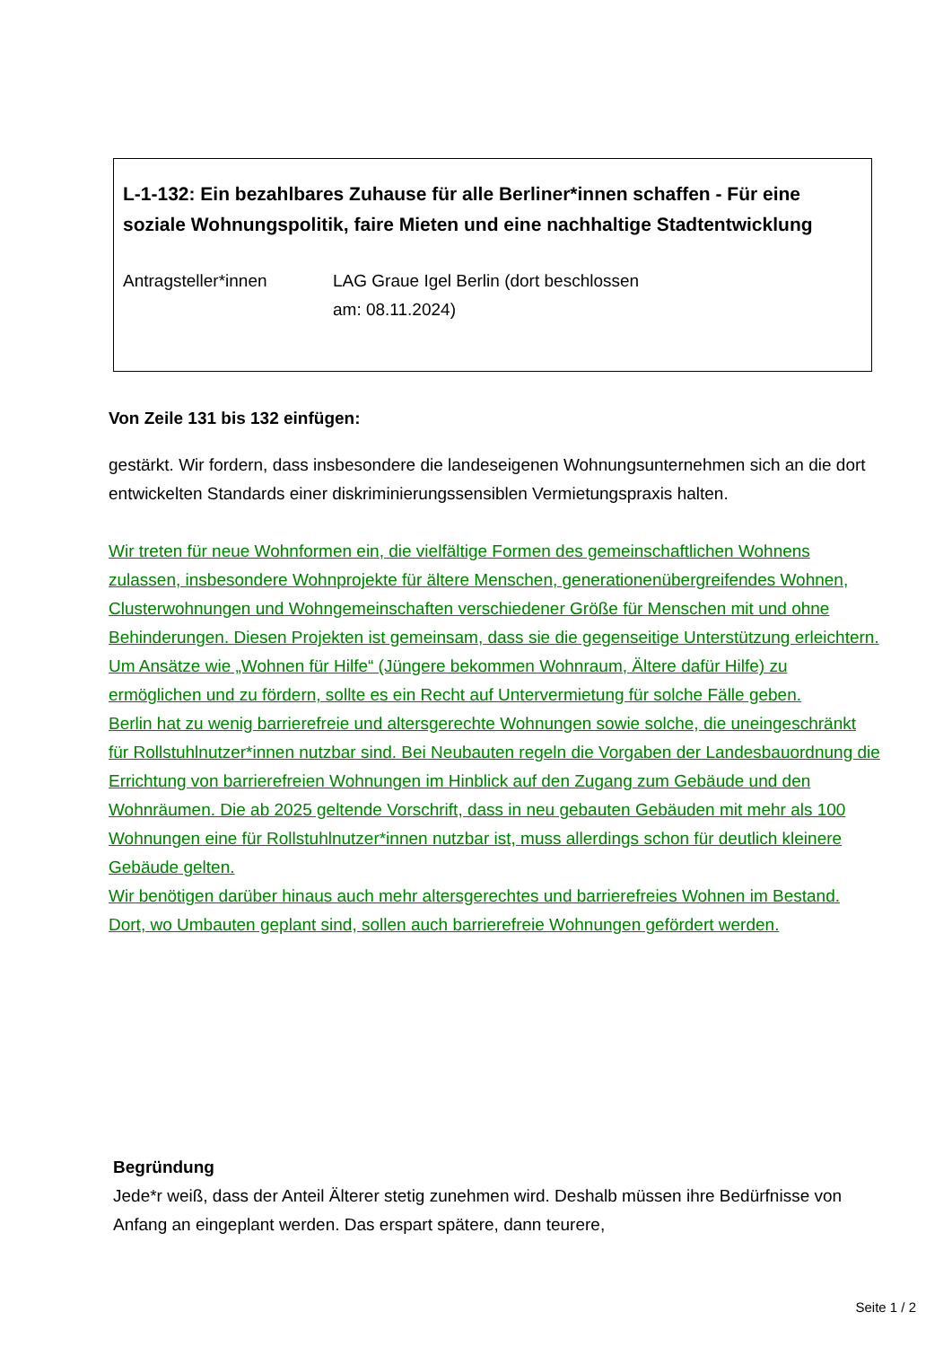L-1-132: Ein bezahlbares Zuhause für alle Berliner*innen schaffen - Für eine soziale Wohnungspolitik, faire Mieten und eine nachhaltige Stadtentwicklung
Antragsteller*innen LAG Graue Igel Berlin (dort beschlossen
am: 08.11.2024)
Von Zeile 131 bis 132 einfügen:
gestärkt. Wir fordern, dass insbesondere die landeseigenen Wohnungsunternehmen sich an die dort entwickelten Standards einer diskriminierungssensiblen Vermietungspraxis halten.
Wir treten für neue Wohnformen ein, die vielfältige Formen des gemeinschaftlichen Wohnens zulassen, insbesondere Wohnprojekte für ältere Menschen, generationenübergreifendes Wohnen, Clusterwohnungen und Wohngemeinschaften verschiedener Größe für Menschen mit und ohne Behinderungen. Diesen Projekten ist gemeinsam, dass sie die gegenseitige Unterstützung erleichtern.
Um Ansätze wie „Wohnen für Hilfe“ (Jüngere bekommen Wohnraum, Ältere dafür Hilfe) zu ermöglichen und zu fördern, sollte es ein Recht auf Untervermietung für solche Fälle geben.
Berlin hat zu wenig barrierefreie und altersgerechte Wohnungen sowie solche, die uneingeschränkt für Rollstuhlnutzer*innen nutzbar sind. Bei Neubauten regeln die Vorgaben der Landesbauordnung die Errichtung von barrierefreien Wohnungen im Hinblick auf den Zugang zum Gebäude und den Wohnräumen. Die ab 2025 geltende Vorschrift, dass in neu gebauten Gebäuden mit mehr als 100 Wohnungen eine für Rollstuhlnutzer*innen nutzbar ist, muss allerdings schon für deutlich kleinere Gebäude gelten.
Wir benötigen darüber hinaus auch mehr altersgerechtes und barrierefreies Wohnen im Bestand. Dort, wo Umbauten geplant sind, sollen auch barrierefreie Wohnungen gefördert werden.
Begründung
Jede*r weiß, dass der Anteil Älterer stetig zunehmen wird. Deshalb müssen ihre Bedürfnisse von Anfang an eingeplant werden. Das erspart spätere, dann teurere,
Seite 1 / 2